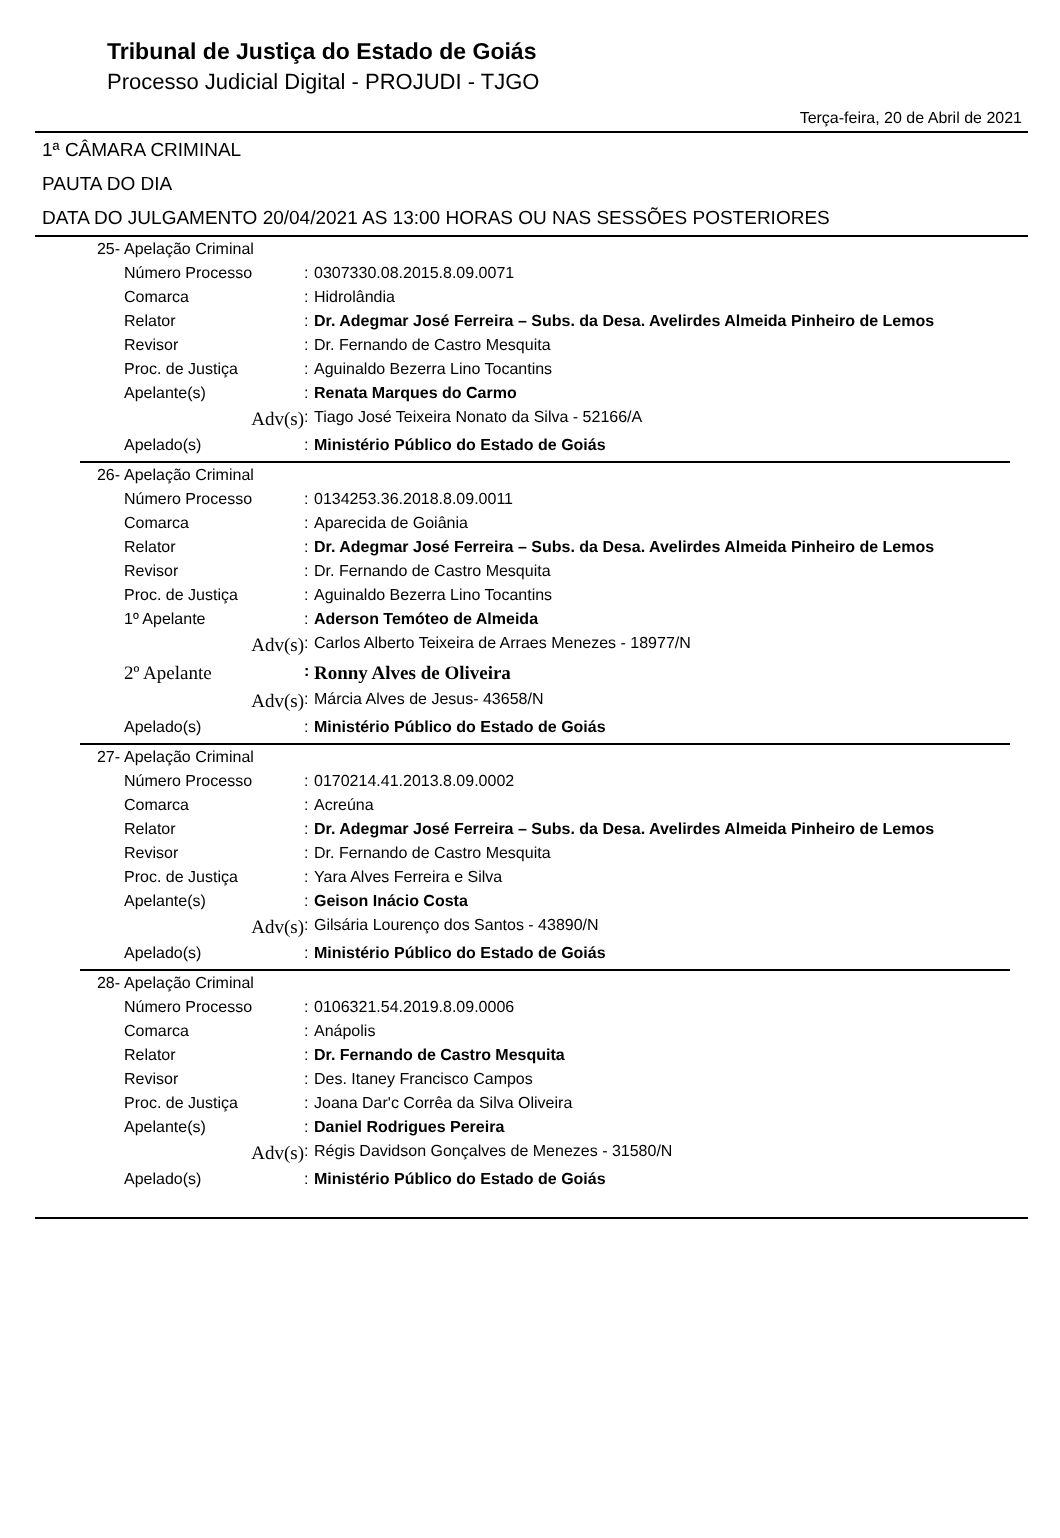Tribunal de Justiça do Estado de Goiás
Processo Judicial Digital - PROJUDI - TJGO
Terça-feira, 20 de Abril de 2021
1ª CÂMARA CRIMINAL
PAUTA DO DIA
DATA DO JULGAMENTO 20/04/2021 AS 13:00 HORAS OU NAS SESSÕES POSTERIORES
| 25- | Apelação Criminal | | |
| | Número Processo | : | 0307330.08.2015.8.09.0071 |
| | Comarca | : | Hidrolândia |
| | Relator | : | Dr. Adegmar José Ferreira – Subs. da Desa. Avelirdes Almeida Pinheiro de Lemos |
| | Revisor | : | Dr. Fernando de Castro Mesquita |
| | Proc. de Justiça | : | Aguinaldo Bezerra Lino Tocantins |
| | Apelante(s) | : | Renata Marques do Carmo |
| | Adv(s) | : | Tiago José Teixeira Nonato da Silva - 52166/A |
| | Apelado(s) | : | Ministério Público do Estado de Goiás |
| 26- | Apelação Criminal | | |
| | Número Processo | : | 0134253.36.2018.8.09.0011 |
| | Comarca | : | Aparecida de Goiânia |
| | Relator | : | Dr. Adegmar José Ferreira – Subs. da Desa. Avelirdes Almeida Pinheiro de Lemos |
| | Revisor | : | Dr. Fernando de Castro Mesquita |
| | Proc. de Justiça | : | Aguinaldo Bezerra Lino Tocantins |
| | 1º Apelante | : | Aderson Temóteo de Almeida |
| | Adv(s) | : | Carlos Alberto Teixeira de Arraes Menezes - 18977/N |
| | 2º Apelante | : | Ronny Alves de Oliveira |
| | Adv(s) | : | Márcia Alves de Jesus- 43658/N |
| | Apelado(s) | : | Ministério Público do Estado de Goiás |
| 27- | Apelação Criminal | | |
| | Número Processo | : | 0170214.41.2013.8.09.0002 |
| | Comarca | : | Acreúna |
| | Relator | : | Dr. Adegmar José Ferreira – Subs. da Desa. Avelirdes Almeida Pinheiro de Lemos |
| | Revisor | : | Dr. Fernando de Castro Mesquita |
| | Proc. de Justiça | : | Yara Alves Ferreira e Silva |
| | Apelante(s) | : | Geison Inácio Costa |
| | Adv(s) | : | Gilsária Lourenço dos Santos - 43890/N |
| | Apelado(s) | : | Ministério Público do Estado de Goiás |
| 28- | Apelação Criminal | | |
| | Número Processo | : | 0106321.54.2019.8.09.0006 |
| | Comarca | : | Anápolis |
| | Relator | : | Dr. Fernando de Castro Mesquita |
| | Revisor | : | Des. Itaney Francisco Campos |
| | Proc. de Justiça | : | Joana Dar'c Corrêa da Silva Oliveira |
| | Apelante(s) | : | Daniel Rodrigues Pereira |
| | Adv(s) | : | Régis Davidson Gonçalves de Menezes - 31580/N |
| | Apelado(s) | : | Ministério Público do Estado de Goiás |